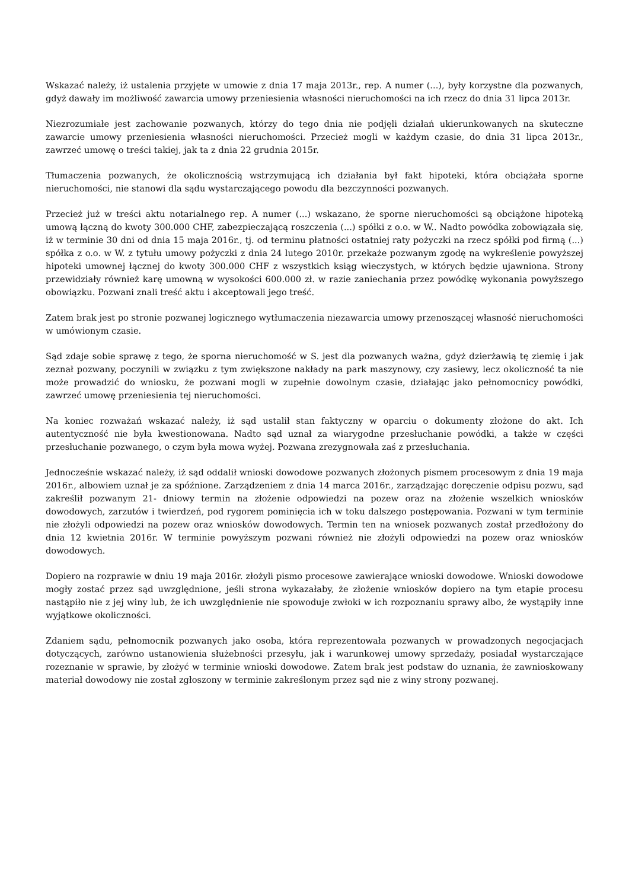Wskazać należy, iż ustalenia przyjęte w umowie z dnia 17 maja 2013r., rep. A numer (...), były korzystne dla pozwanych, gdyż dawały im możliwość zawarcia umowy przeniesienia własności nieruchomości na ich rzecz do dnia 31 lipca 2013r.
Niezrozumiałe jest zachowanie pozwanych, którzy do tego dnia nie podjęli działań ukierunkowanych na skuteczne zawarcie umowy przeniesienia własności nieruchomości. Przecież mogli w każdym czasie, do dnia 31 lipca 2013r., zawrzeć umowę o treści takiej, jak ta z dnia 22 grudnia 2015r.
Tłumaczenia pozwanych, że okolicznością wstrzymującą ich działania był fakt hipoteki, która obciążała sporne nieruchomości, nie stanowi dla sądu wystarczającego powodu dla bezczynności pozwanych.
Przecież już w treści aktu notarialnego rep. A numer (...) wskazano, że sporne nieruchomości są obciążone hipoteką umową łączną do kwoty 300.000 CHF, zabezpieczającą roszczenia (...) spółki z o.o. w W.. Nadto powódka zobowiązała się, iż w terminie 30 dni od dnia 15 maja 2016r., tj. od terminu płatności ostatniej raty pożyczki na rzecz spółki pod firmą (...) spółka z o.o. w W. z tytułu umowy pożyczki z dnia 24 lutego 2010r. przekaże pozwanym zgodę na wykreślenie powyższej hipoteki umownej łącznej do kwoty 300.000 CHF z wszystkich ksiąg wieczystych, w których będzie ujawniona. Strony przewidziały również karę umowną w wysokości 600.000 zł. w razie zaniechania przez powódkę wykonania powyższego obowiązku. Pozwani znali treść aktu i akceptowali jego treść.
Zatem brak jest po stronie pozwanej logicznego wytłumaczenia niezawarcia umowy przenoszącej własność nieruchomości w umówionym czasie.
Sąd zdaje sobie sprawę z tego, że sporna nieruchomość w S. jest dla pozwanych ważna, gdyż dzierżawią tę ziemię i jak zeznał pozwany, poczynili w związku z tym zwiększone nakłady na park maszynowy, czy zasiewy, lecz okoliczność ta nie może prowadzić do wniosku, że pozwani mogli w zupełnie dowolnym czasie, działając jako pełnomocnicy powódki, zawrzeć umowę przeniesienia tej nieruchomości.
Na koniec rozważań wskazać należy, iż sąd ustalił stan faktyczny w oparciu o dokumenty złożone do akt. Ich autentyczność nie była kwestionowana. Nadto sąd uznał za wiarygodne przesłuchanie powódki, a także w części przesłuchanie pozwanego, o czym była mowa wyżej. Pozwana zrezygnowała zaś z przesłuchania.
Jednocześnie wskazać należy, iż sąd oddalił wnioski dowodowe pozwanych złożonych pismem procesowym z dnia 19 maja 2016r., albowiem uznał je za spóźnione. Zarządzeniem z dnia 14 marca 2016r., zarządzając doręczenie odpisu pozwu, sąd zakreślił pozwanym 21- dniowy termin na złożenie odpowiedzi na pozew oraz na złożenie wszelkich wniosków dowodowych, zarzutów i twierdzeń, pod rygorem pominięcia ich w toku dalszego postępowania. Pozwani w tym terminie nie złożyli odpowiedzi na pozew oraz wniosków dowodowych. Termin ten na wniosek pozwanych został przedłożony do dnia 12 kwietnia 2016r. W terminie powyższym pozwani również nie złożyli odpowiedzi na pozew oraz wniosków dowodowych.
Dopiero na rozprawie w dniu 19 maja 2016r. złożyli pismo procesowe zawierające wnioski dowodowe. Wnioski dowodowe mogły zostać przez sąd uwzględnione, jeśli strona wykazałaby, że złożenie wniosków dopiero na tym etapie procesu nastąpiło nie z jej winy lub, że ich uwzględnienie nie spowoduje zwłoki w ich rozpoznaniu sprawy albo, że wystąpiły inne wyjątkowe okoliczności.
Zdaniem sądu, pełnomocnik pozwanych jako osoba, która reprezentowała pozwanych w prowadzonych negocjacjach dotyczących, zarówno ustanowienia służebności przesyłu, jak i warunkowej umowy sprzedaży, posiadał wystarczające rozeznanie w sprawie, by złożyć w terminie wnioski dowodowe. Zatem brak jest podstaw do uznania, że zawnioskowany materiał dowodowy nie został zgłoszony w terminie zakreślonym przez sąd nie z winy strony pozwanej.